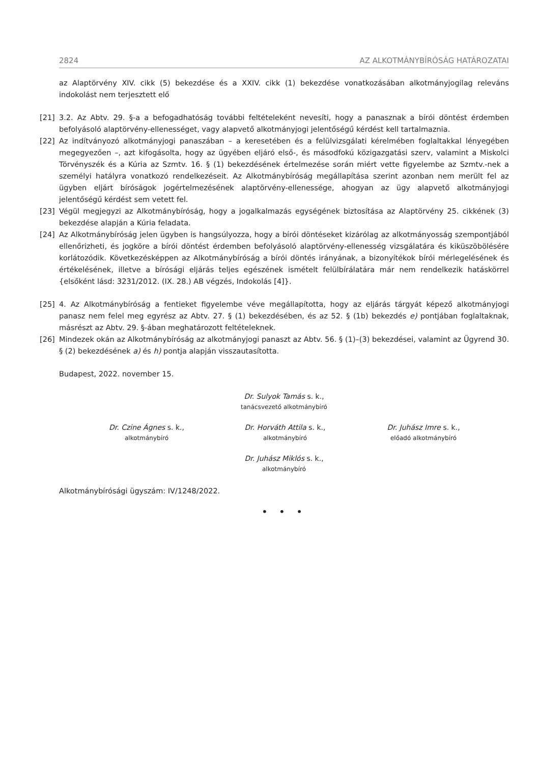2824 AZ ALKOTMÁNYBÍRÓSÁG HATÁROZATAI
az Alaptörvény XIV. cikk (5) bekezdése és a XXIV. cikk (1) bekezdése vonatkozásában alkotmányjogilag releváns indokolást nem terjesztett elő
[21] 3.2. Az Abtv. 29. §-a a befogadhatóság további feltételeként nevesíti, hogy a panasznak a bírói döntést érdemben befolyásoló alaptörvény-ellenességet, vagy alapvető alkotmányjogi jelentőségű kérdést kell tartalmaznia.
[22] Az indítványozó alkotmányjogi panaszában – a keresetében és a felülvizsgálati kérelmében foglaltakkal lényegében megegyezően –, azt kifogásolta, hogy az ügyében eljáró első-, és másodfokú közigazgatási szerv, valamint a Miskolci Törvényszék és a Kúria az Szmtv. 16. § (1) bekezdésének értelmezése során miért vette figyelembe az Szmtv.-nek a személyi hatályra vonatkozó rendelkezéseit. Az Alkotmánybíróság megállapítása szerint azonban nem merült fel az ügyben eljárt bíróságok jogértelmezésének alaptörvény-ellenessége, ahogyan az ügy alapvető alkotmányjogi jelentőségű kérdést sem vetett fel.
[23] Végül megjegyzi az Alkotmánybíróság, hogy a jogalkalmazás egységének biztosítása az Alaptörvény 25. cikkének (3) bekezdése alapján a Kúria feladata.
[24] Az Alkotmánybíróság jelen ügyben is hangsúlyozza, hogy a bírói döntéseket kizárólag az alkotmányosság szempontjából ellenőrizheti, és jogköre a bírói döntést érdemben befolyásoló alaptörvény-ellenesség vizsgálatára és kiküszöbölésére korlátozódik. Következésképpen az Alkotmánybíróság a bírói döntés irányának, a bizonyítékok bírói mérlegelésének és értékelésének, illetve a bírósági eljárás teljes egészének ismételt felülbírálatára már nem rendelkezik hatáskörrel {elsőként lásd: 3231/2012. (IX. 28.) AB végzés, Indokolás [4]}.
[25] 4. Az Alkotmánybíróság a fentieket figyelembe véve megállapította, hogy az eljárás tárgyát képező alkotmányjogi panasz nem felel meg egyrész az Abtv. 27. § (1) bekezdésében, és az 52. § (1b) bekezdés e) pontjában foglaltaknak, másrészt az Abtv. 29. §-ában meghatározott feltételeknek.
[26] Mindezek okán az Alkotmánybíróság az alkotmányjogi panaszt az Abtv. 56. § (1)–(3) bekezdései, valamint az Ügyrend 30. § (2) bekezdésének a) és h) pontja alapján visszautasította.
Budapest, 2022. november 15.
Dr. Sulyok Tamás s. k.,
tanácsvezető alkotmánybíró
Dr. Czine Ágnes s. k.,
alkotmánybíró
Dr. Horváth Attila s. k.,
alkotmánybíró
Dr. Juhász Imre s. k.,
előadó alkotmánybíró
Dr. Juhász Miklós s. k.,
alkotmánybíró
Alkotmánybírósági ügyszám: IV/1248/2022.
• • •